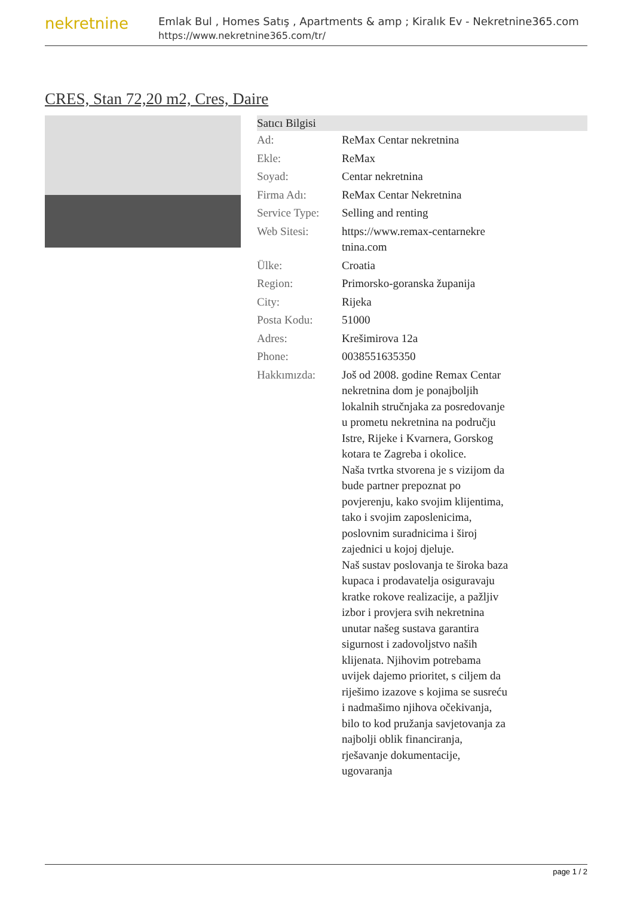nekretnine
Emlak Bul , Homes Satış , Apartments & amp ; Kiralık Ev - Nekretnine365.com
https://www.nekretnine365.com/tr/
CRES, Stan 72,20 m2, Cres, Daire
| Satıcı Bilgisi | | |
| --- | --- | --- |
| Ad: | ReMax Centar nekretnina | |
| Ekle: | ReMax | |
| Soyad: | Centar nekretnina | |
| Firma Adı: | ReMax Centar Nekretnina | |
| Service Type: | Selling and renting | |
| Web Sitesi: | https://www.remax-centarnekre tnina.com | |
| Ülke: | Croatia | |
| Region: | Primorsko-goranska županija | |
| City: | Rijeka | |
| Posta Kodu: | 51000 | |
| Adres: | Krešimirova 12a | |
| Phone: | 0038551635350 | |
| Hakkımızda: | Još od 2008. godine Remax Centar nekretnina dom je ponajboljih lokalnih stručnjaka za posredovanje u prometu nekretnina na području Istre, Rijeke i Kvarnera, Gorskog kotara te Zagreba i okolice. Naša tvrtka stvorena je s vizijom da bude partner prepoznat po povjerenju, kako svojim klijentima, tako i svojim zaposlenicima, poslovnim suradnicima i široj zajednici u kojoj djeluje. Naš sustav poslovanja te široka baza kupaca i prodavatelja osiguravaju kratke rokove realizacije, a pažljiv izbor i provjera svih nekretnina unutar našeg sustava garantira sigurnost i zadovoljstvo naših klijenata. Njihovim potrebama uvijek dajemo prioritet, s ciljem da riješimo izazove s kojima se susreću i nadmašimo njihova očekivanja, bilo to kod pružanja savjetovanja za najbolji oblik financiranja, rješavanje dokumentacije, ugovaranja | |
page 1 / 2